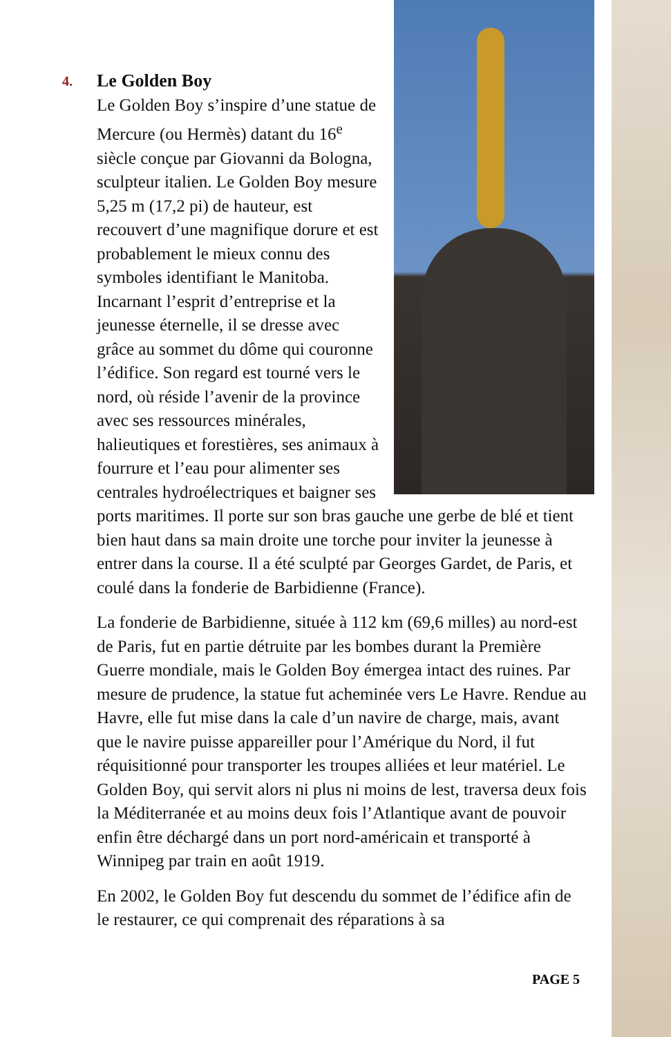4.
Le Golden Boy
Le Golden Boy s’inspire d’une statue de Mercure (ou Hermès) datant du 16<sup>e</sup> siècle conçue par Giovanni da Bologna, sculpteur italien. Le Golden Boy mesure 5,25 m (17,2 pi) de hauteur, est recouvert d’une magnifique dorure et est probablement le mieux connu des symboles identifiant le Manitoba. Incarnant l’esprit d’entreprise et la jeunesse éternelle, il se dresse avec grâce au sommet du dôme qui couronne l’édifice. Son regard est tourné vers le nord, où réside l’avenir de la province avec ses ressources minérales, halieutiques et forestières, ses animaux à fourrure et l’eau pour alimenter ses centrales hydroélectriques et baigner ses ports maritimes. Il porte sur son bras gauche une gerbe de blé et tient bien haut dans sa main droite une torche pour inviter la jeunesse à entrer dans la course. Il a été sculpté par Georges Gardet, de Paris, et coulé dans la fonderie de Barbidienne (France).
La fonderie de Barbidienne, située à 112 km (69,6 milles) au nord-est de Paris, fut en partie détruite par les bombes durant la Première Guerre mondiale, mais le Golden Boy émergea intact des ruines. Par mesure de prudence, la statue fut acheminée vers Le Havre. Rendue au Havre, elle fut mise dans la cale d’un navire de charge, mais, avant que le navire puisse appareiller pour l’Amérique du Nord, il fut réquisitionné pour transporter les troupes alliées et leur matériel. Le Golden Boy, qui servit alors ni plus ni moins de lest, traversa deux fois la Méditerranée et au moins deux fois l’Atlantique avant de pouvoir enfin être déchargé dans un port nord-américain et transporté à Winnipeg par train en août 1919.
En 2002, le Golden Boy fut descendu du sommet de l’édifice afin de le restaurer, ce qui comprenait des réparations à sa
PAGE 5